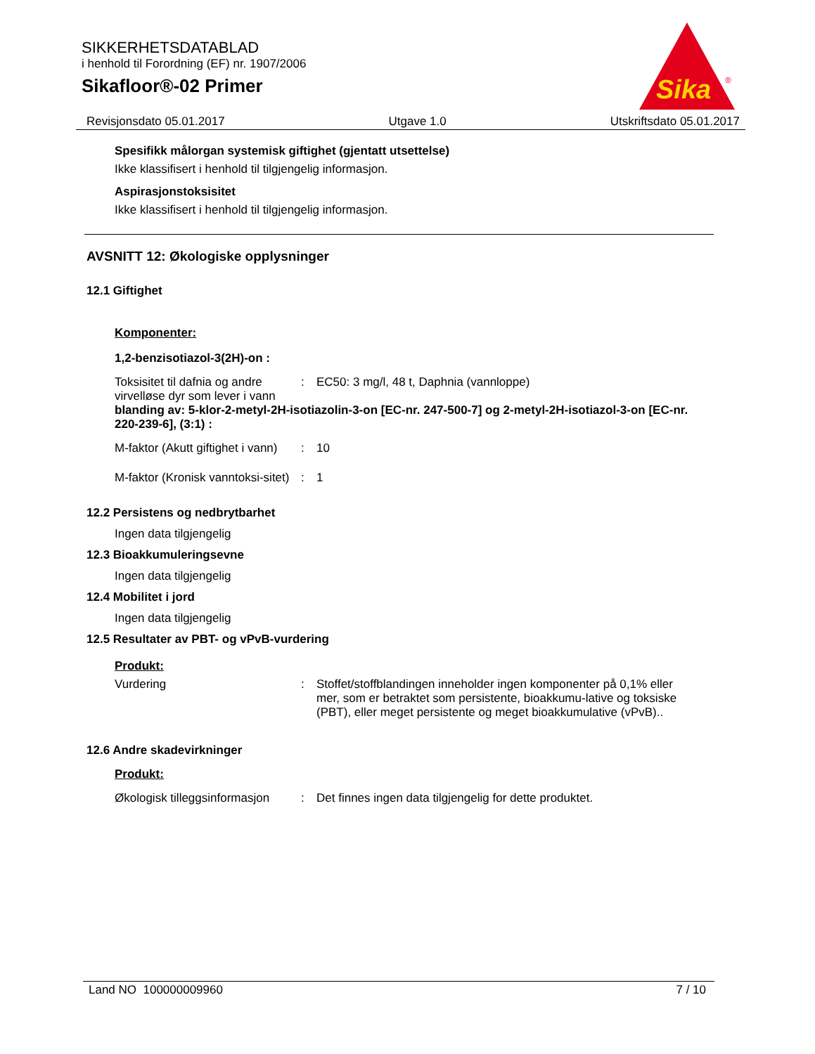SIKKERHETSDATABLAD
i henhold til Forordning (EF) nr. 1907/2006
Sikafloor®-02 Primer
Sika
®
Revisjonsdato 05.01.2017 Utgave 1.0 Utskriftsdato 05.01.2017
Spesifikk målorgan systemisk giftighet (gjentatt utsettelse)
Ikke klassifisert i henhold til tilgjengelig informasjon.
Aspirasjonstoksisitet
Ikke klassifisert i henhold til tilgjengelig informasjon.
AVSNITT 12: Økologiske opplysninger
12.1 Giftighet
Komponenter:
1,2-benzisotiazol-3(2H)-on :
| Toksisitet til dafnia og andre virvelløse dyr som lever i vann | : | EC50: 3 mg/l, 48 t, Daphnia (vannloppe) |
blanding av: 5-klor-2-metyl-2H-isotiazolin-3-on [EC-nr. 247-500-7] og 2-metyl-2H-isotiazol-3-on [EC-nr. 220-239-6], (3:1) :
| M-faktor (Akutt giftighet i vann) | : | 10 |
| M-faktor (Kronisk vanntoksi-sitet) | : | 1 |
12.2 Persistens og nedbrytbarhet
Ingen data tilgjengelig
12.3 Bioakkumuleringsevne
Ingen data tilgjengelig
12.4 Mobilitet i jord
Ingen data tilgjengelig
12.5 Resultater av PBT- og vPvB-vurdering
Produkt:
| Vurdering | : | Stoffet/stoffblandingen inneholder ingen komponenter på 0,1% eller mer, som er betraktet som persistente, bioakkumu-lative og toksiske (PBT), eller meget persistente og meget bioakkumulative (vPvB).. |
12.6 Andre skadevirkninger
Produkt:
| Økologisk tilleggsinformasjon | : | Det finnes ingen data tilgjengelig for dette produktet. |
Land NO 100000009960 7 / 10